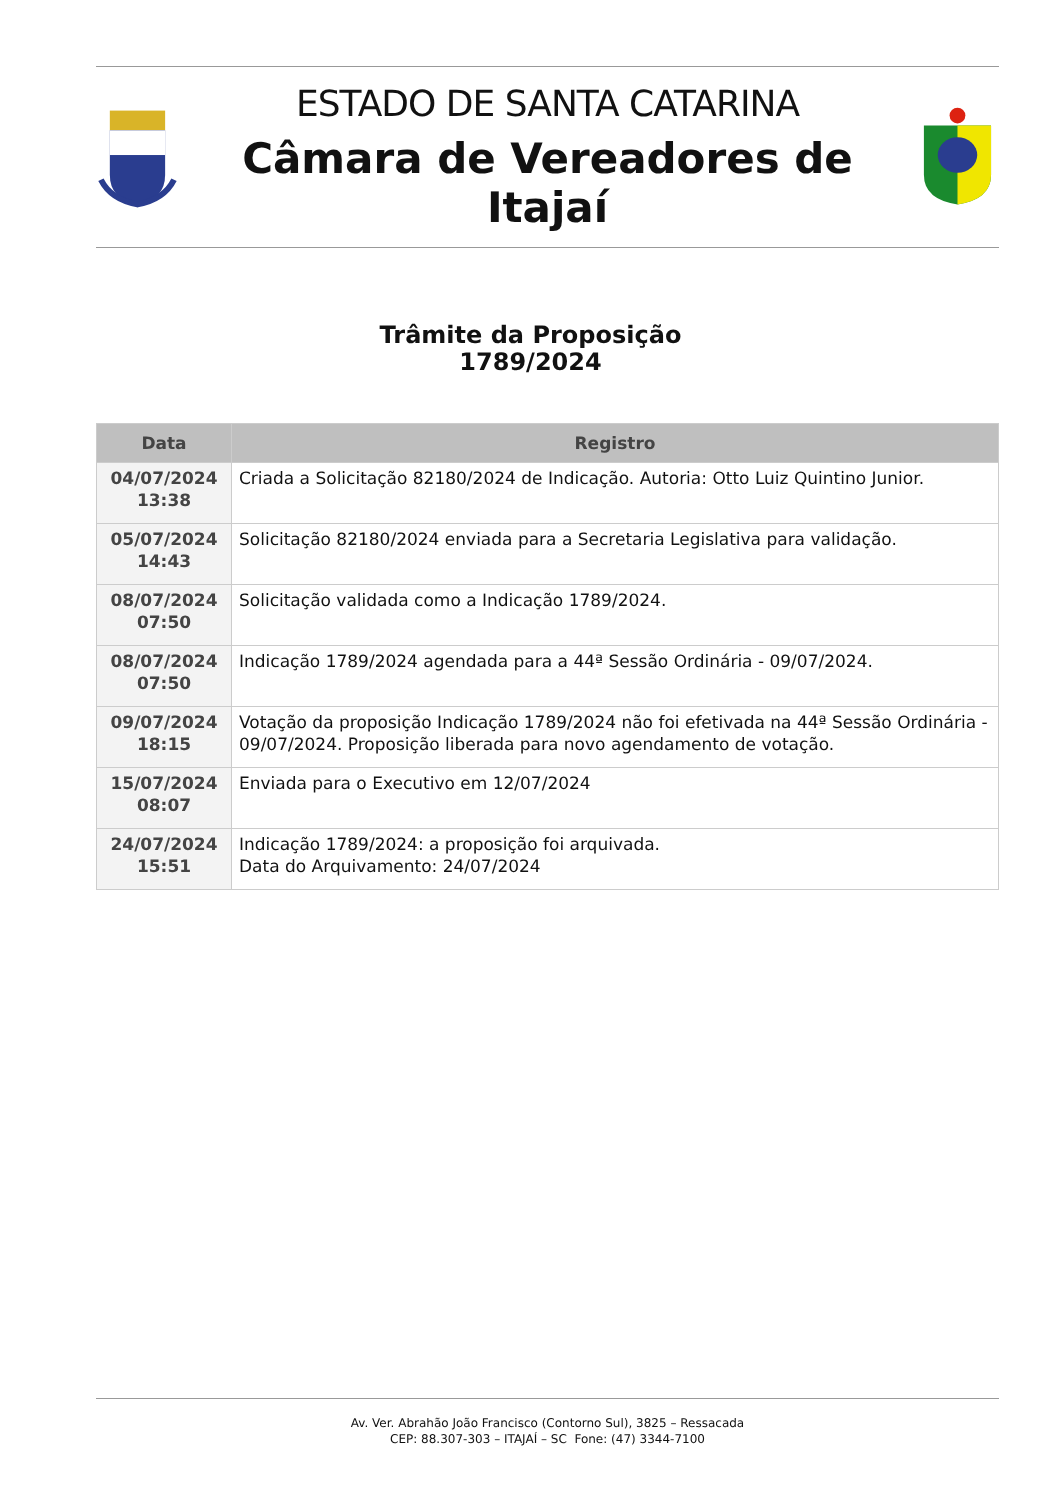ESTADO DE SANTA CATARINA
Câmara de Vereadores de Itajaí
Trâmite da Proposição
1789/2024
| Data | Registro |
| --- | --- |
| 04/07/2024 13:38 | Criada a Solicitação 82180/2024 de Indicação. Autoria: Otto Luiz Quintino Junior. |
| 05/07/2024 14:43 | Solicitação 82180/2024 enviada para a Secretaria Legislativa para validação. |
| 08/07/2024 07:50 | Solicitação validada como a Indicação 1789/2024. |
| 08/07/2024 07:50 | Indicação 1789/2024 agendada para a 44ª Sessão Ordinária - 09/07/2024. |
| 09/07/2024 18:15 | Votação da proposição Indicação 1789/2024 não foi efetivada na 44ª Sessão Ordinária - 09/07/2024. Proposição liberada para novo agendamento de votação. |
| 15/07/2024 08:07 | Enviada para o Executivo em 12/07/2024 |
| 24/07/2024 15:51 | Indicação 1789/2024: a proposição foi arquivada. Data do Arquivamento: 24/07/2024 |
Av. Ver. Abrahão João Francisco (Contorno Sul), 3825 – Ressacada
CEP: 88.307-303 – ITAJAÍ – SC Fone: (47) 3344-7100